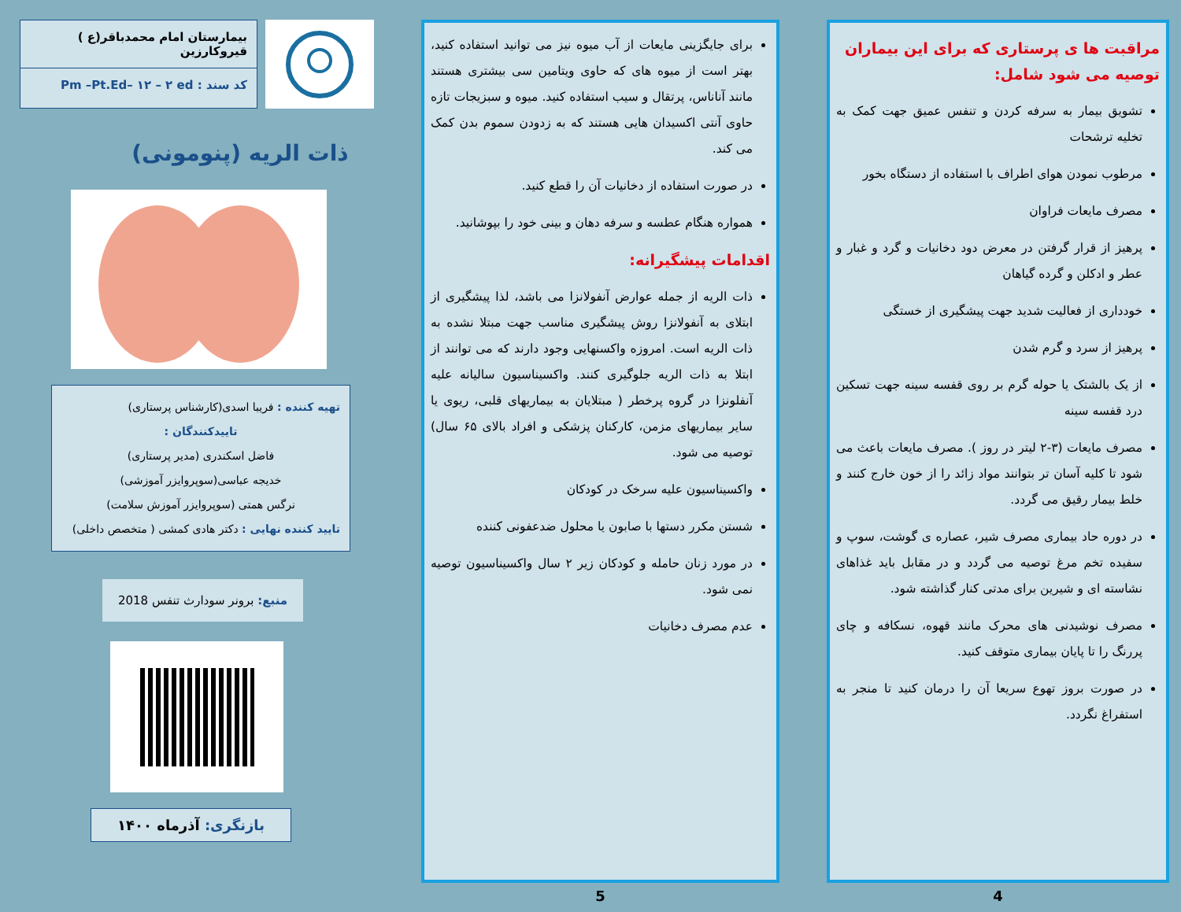مراقبت ها ی پرستاری که برای این بیماران توصیه می شود شامل:
تشویق بیمار به سرفه کردن و تنفس عمیق جهت کمک به تخلیه ترشحات
مرطوب نمودن هوای اطراف با استفاده از دستگاه بخور
مصرف مایعات فراوان
پرهیز از قرار گرفتن در معرض دود دخانیات و گرد و غبار و عطر و ادکلن و گرده گیاهان
خودداری از فعالیت شدید جهت پیشگیری از خستگی
پرهیز از سرد و گرم شدن
از یک بالشتک یا حوله گرم بر روی قفسه سینه جهت تسکین درد قفسه سینه
مصرف مایعات (۳-۲ لیتر در روز ). مصرف مایعات باعث می شود تا کلیه آسان تر بتوانند مواد زائد را از خون خارج کنند و خلط بیمار رقیق می گردد.
در دوره حاد بیماری مصرف شیر، عصاره ی گوشت، سوپ و سفیده تخم مرغ توصیه می گردد و در مقابل باید غذاهای نشاسته ای و شیرین برای مدتی کنار گذاشته شود.
مصرف نوشیدنی های محرک مانند قهوه، نسکافه و چای پررنگ را تا پایان بیماری متوقف کنید.
در صورت بروز تهوع سریعا آن را درمان کنید تا منجر به استفراغ نگردد.
4
برای جایگزینی مایعات از آب میوه نیز می توانید استفاده کنید، بهتر است از میوه های که حاوی ویتامین سی بیشتری هستند مانند آناناس، پرتقال و سیب استفاده کنید. میوه و سبزیجات تازه حاوی آنتی اکسیدان هایی هستند که به زدودن سموم بدن کمک می کند.
در صورت استفاده از دخانیات آن را قطع کنید.
همواره هنگام عطسه و سرفه دهان و بینی خود را بپوشانید.
اقدامات پیشگیرانه:
ذات الریه از جمله عوارض آنفولانزا می باشد، لذا پیشگیری از ابتلای به آنفولانزا روش پیشگیری مناسب جهت مبتلا نشده به ذات الریه است. امروزه واکسنهایی وجود دارند که می توانند از ابتلا به ذات الریه جلوگیری کنند. واکسیناسیون سالیانه علیه آنفلونزا در گروه پرخطر ( مبتلایان به بیماریهای قلبی، ریوی یا سایر بیماریهای مزمن، کارکنان پزشکی و افراد بالای ۶۵ سال) توصیه می شود.
واکسیناسیون علیه سرخک در کودکان
شستن مکرر دستها با صابون یا محلول ضدعفونی کننده
در مورد زنان حامله و کودکان زیر ۲ سال واکسیناسیون توصیه نمی شود.
عدم مصرف دخانیات
5
بیمارستان امام محمدباقر(ع ) قیروکارزین
کد سند : Pm –Pt.Ed– ۱۲ – ۲ ed
ذات الریه (پنومونی)
تهیه کننده : فریبا اسدی(کارشناس پرستاری)
تاییدکنندگان :
فاضل اسکندری (مدیر پرستاری)
خدیجه عباسی(سوپروایزر آموزشی)
نرگس همتی (سوپروایزر آموزش سلامت)
تایید کننده نهایی : دکتر هادی کمشی ( متخصص داخلی)
منبع: برونر سودارث تنفس 2018
بازنگری: آذرماه ۱۴۰۰